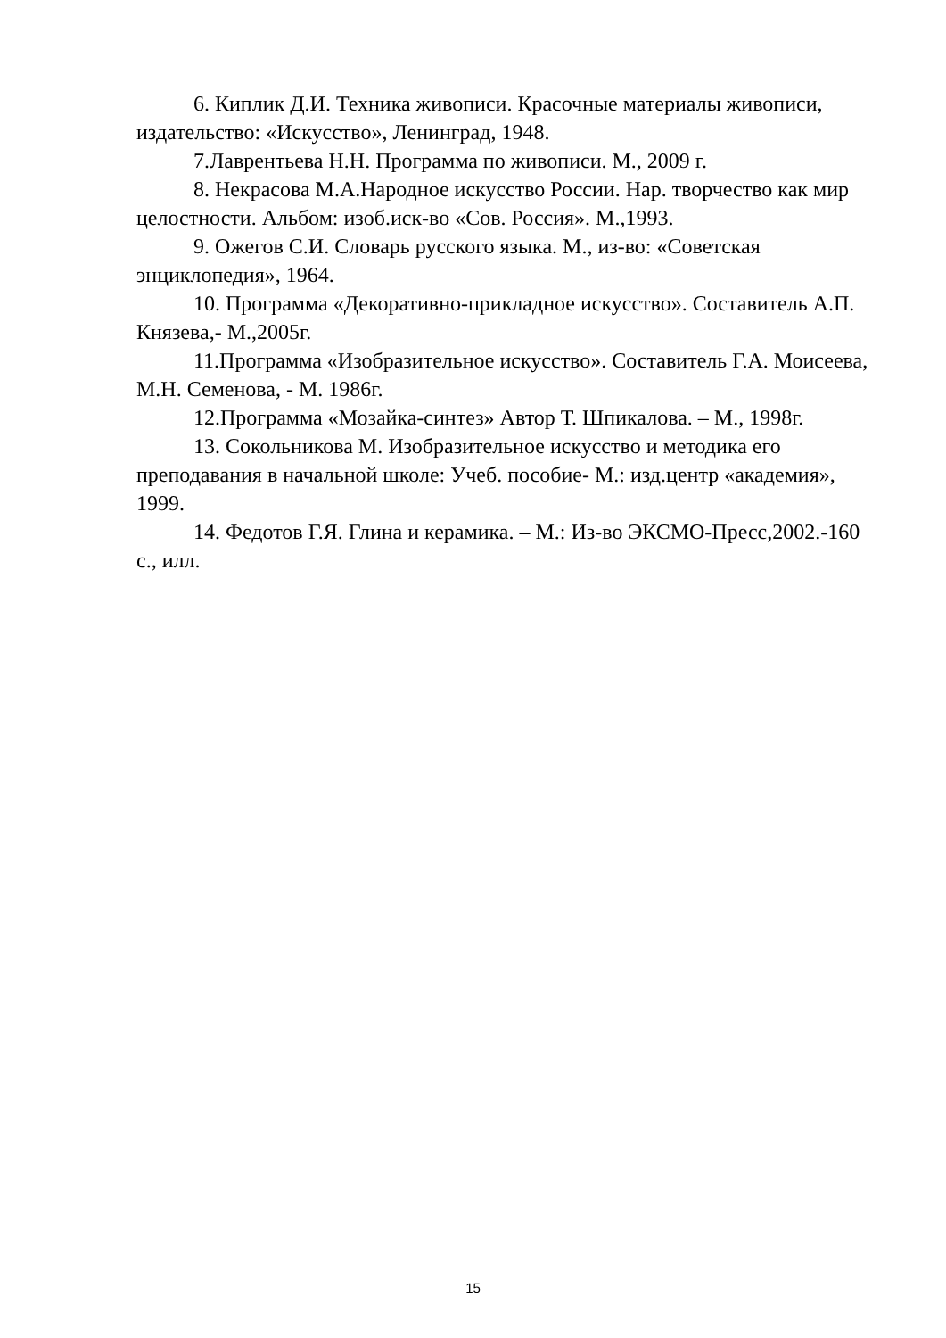6. Киплик Д.И. Техника живописи. Красочные материалы живописи, издательство: «Искусство», Ленинград, 1948.
7.Лаврентьева Н.Н. Программа по живописи. М., 2009 г.
8. Некрасова М.А.Народное искусство России. Нар. творчество как мир целостности. Альбом: изоб.иск-во «Сов. Россия». М.,1993.
9. Ожегов С.И. Словарь русского языка. М., из-во: «Советская энциклопедия», 1964.
10. Программа «Декоративно-прикладное искусство». Составитель А.П. Князева,- М.,2005г.
11.Программа «Изобразительное искусство». Составитель Г.А. Моисеева, М.Н. Семенова, - М. 1986г.
12.Программа «Мозайка-синтез» Автор Т. Шпикалова. – М., 1998г.
13. Сокольникова М. Изобразительное искусство и методика его преподавания в начальной школе: Учеб. пособие- М.: изд.центр «академия», 1999.
14. Федотов Г.Я. Глина и керамика. – М.: Из-во ЭКСМО-Пресс,2002.-160 с., илл.
15